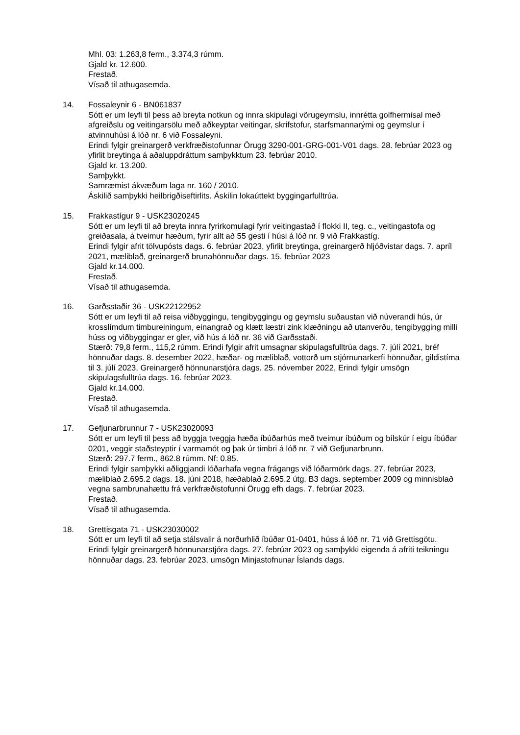Mhl. 03: 1.263,8 ferm., 3.374,3 rúmm.
Gjald kr. 12.600.
Frestað.
Vísað til athugasemda.
14. Fossaleynir 6 - BN061837
Sótt er um leyfi til þess að breyta notkun og innra skipulagi vörugeymslu, innrétta golfhermisal með afgreiðslu og veitingarsölu með aðkeyptar veitingar, skrifstofur, starfsmannarými og geymslur í atvinnuhúsi á lóð nr. 6 við Fossaleyni.
Erindi fylgir greinargerð verkfræðistofunnar Örugg 3290-001-GRG-001-V01 dags. 28. febrúar 2023 og yfirlit breytinga á aðaluppdráttum samþykktum 23. febrúar 2010.
Gjald kr. 13.200.
Samþykkt.
Samræmist ákvæðum laga nr. 160 / 2010.
Áskilið samþykki heilbrigðiseftirlits. Áskilin lokaúttekt byggingarfulltrúa.
15. Frakkastígur 9 - USK23020245
Sótt er um leyfi til að breyta innra fyrirkomulagi fyrir veitingastað í flokki II, teg. c., veitingastofa og greiðasala, á tveimur hæðum, fyrir allt að 55 gesti í húsi á lóð nr. 9 við Frakkastíg.
Erindi fylgir afrit tölvupósts dags. 6. febrúar 2023, yfirlit breytinga, greinargerð hljóðvistar dags. 7. apríl 2021, mæliblað, greinargerð brunahönnuðar dags. 15. febrúar 2023
Gjald kr.14.000.
Frestað.
Vísað til athugasemda.
16. Garðsstaðir 36 - USK22122952
Sótt er um leyfi til að reisa viðbyggingu, tengibyggingu og geymslu suðaustan við núverandi hús, úr krosslímdum timbureiningum, einangrað og klætt læstri zink klæðningu að utanverðu, tengibygging milli húss og viðbyggingar er gler, við hús á lóð nr. 36 við Garðsstaði.
Stærð: 79,8 ferm., 115,2 rúmm. Erindi fylgir afrit umsagnar skipulagsfulltrúa dags. 7. júlí 2021, bréf hönnuðar dags. 8. desember 2022, hæðar- og mæliblað, vottorð um stjórnunarkerfi hönnuðar, gildistíma til 3. júlí 2023, Greinargerð hönnunarstjóra dags. 25. nóvember 2022, Erindi fylgir umsögn skipulagsfulltrúa dags. 16. febrúar 2023.
Gjald kr.14.000.
Frestað.
Vísað til athugasemda.
17. Gefjunarbrunnur 7 - USK23020093
Sótt er um leyfi til þess að byggja tveggja hæða íbúðarhús með tveimur íbúðum og bílskúr í eigu íbúðar 0201, veggir staðsteyptir í varmamót og þak úr timbri á lóð nr. 7 við Gefjunarbrunn.
Stærð: 297.7 ferm., 862.8 rúmm. Nf: 0.85.
Erindi fylgir samþykki aðliggjandi lóðarhafa vegna frágangs við lóðarmörk dags. 27. febrúar 2023, mæliblað 2.695.2 dags. 18. júni 2018, hæðablað 2.695.2 útg. B3 dags. september 2009 og minnisblað vegna sambrunahættu frá verkfræðistofunni Örugg efh dags. 7. febrúar 2023.
Frestað.
Vísað til athugasemda.
18. Grettisgata 71 - USK23030002
Sótt er um leyfi til að setja stálsvalir á norðurhlið íbúðar 01-0401, húss á lóð nr. 71 við Grettisgötu.
Erindi fylgir greinargerð hönnunarstjóra dags. 27. febrúar 2023 og samþykki eigenda á afriti teikningu hönnuðar dags. 23. febrúar 2023, umsögn Minjastofnunar Íslands dags.